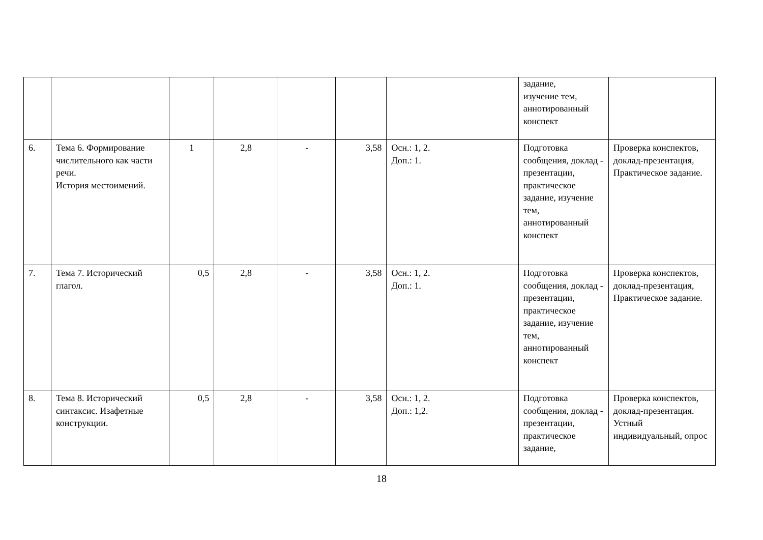| | | | | | | | задание, изучение тем, аннотированный конспект | |
| 6. | Тема 6. Формирование числительного как части речи. История местоимений. | 1 | 2,8 | - | 3,58 | Осн.: 1, 2. Доп.: 1. | Подготовка сообщения, доклад - презентации, практическое задание, изучение тем, аннотированный конспект | Проверка конспектов, доклад-презентация, Практическое задание. |
| 7. | Тема 7. Исторический глагол. | 0,5 | 2,8 | - | 3,58 | Осн.: 1, 2. Доп.: 1. | Подготовка сообщения, доклад - презентации, практическое задание, изучение тем, аннотированный конспект | Проверка конспектов, доклад-презентация, Практическое задание. |
| 8. | Тема 8. Исторический синтаксис. Изафетные конструкции. | 0,5 | 2,8 | - | 3,58 | Осн.: 1, 2. Доп.: 1,2. | Подготовка сообщения, доклад - презентации, практическое задание, | Проверка конспектов, доклад-презентация. Устный индивидуальный, опрос |
18